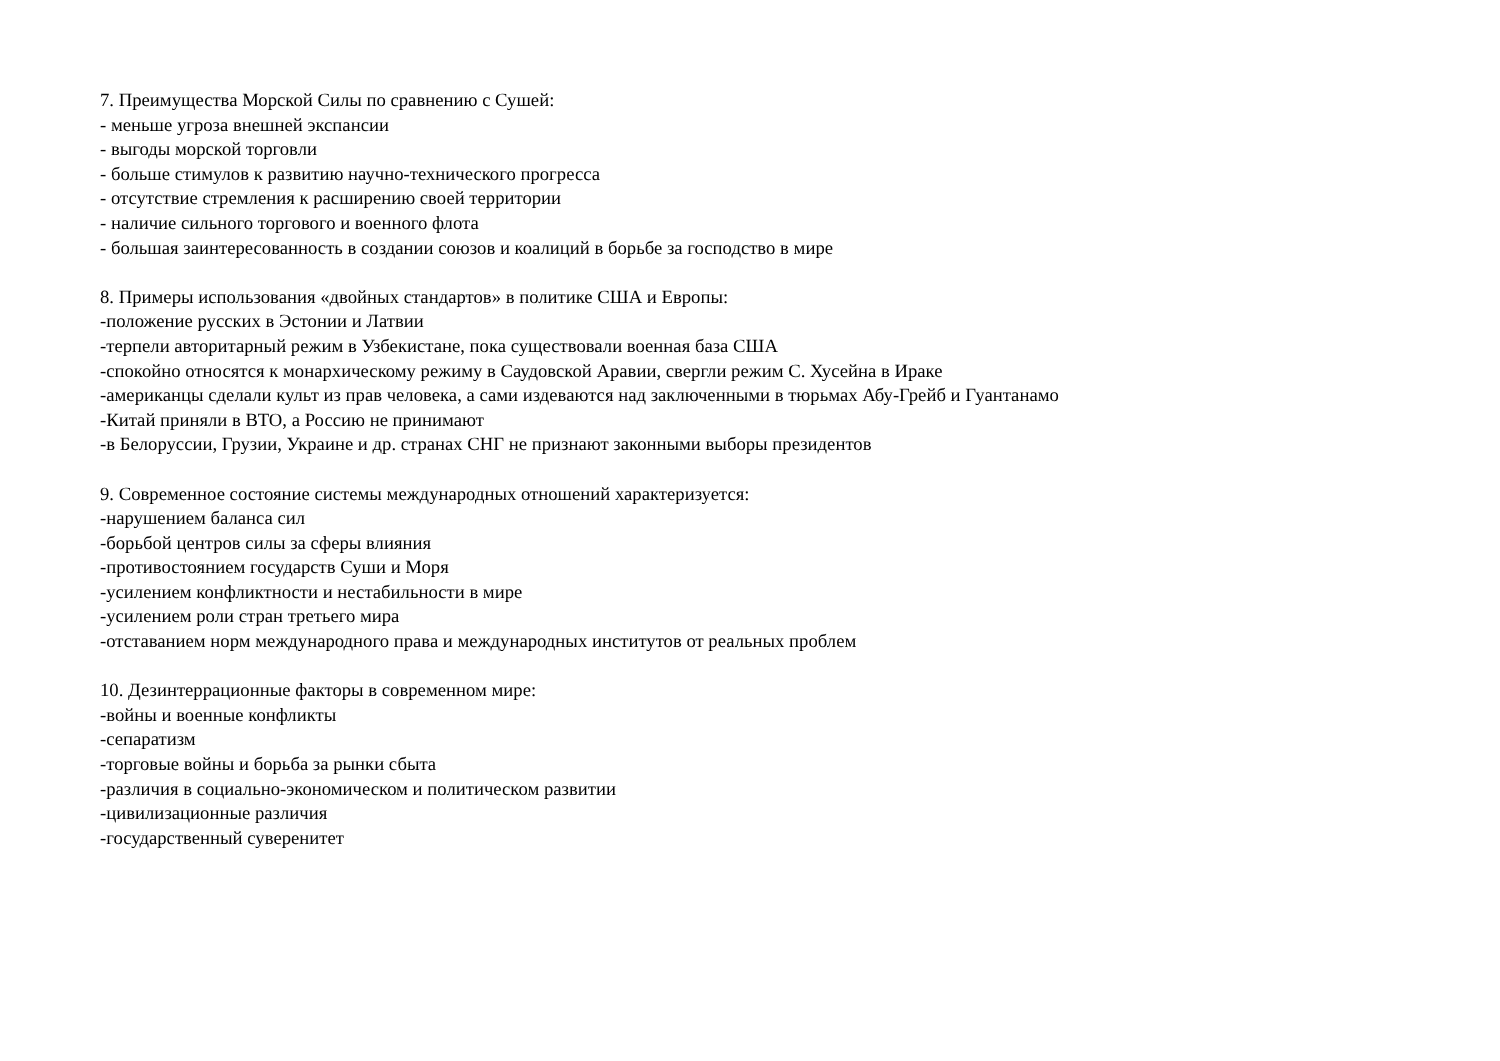7. Преимущества Морской Силы по сравнению с Сушей:
- меньше угроза внешней экспансии
- выгоды морской торговли
- больше стимулов к развитию научно-технического прогресса
- отсутствие стремления к расширению своей территории
- наличие сильного торгового и военного флота
- большая заинтересованность в создании союзов и коалиций в борьбе за господство в мире
8. Примеры использования «двойных стандартов» в политике США и Европы:
-положение русских в Эстонии и Латвии
-терпели авторитарный режим в Узбекистане, пока существовали военная база США
-спокойно относятся к монархическому режиму в Саудовской Аравии, свергли режим С. Хусейна в Ираке
-американцы сделали культ из прав человека, а сами издеваются над заключенными в тюрьмах Абу-Грейб и Гуантанамо
-Китай приняли в ВТО, а Россию не принимают
-в Белоруссии, Грузии, Украине и др. странах СНГ не признают законными выборы президентов
9. Современное состояние системы международных отношений характеризуется:
-нарушением баланса сил
-борьбой центров силы за сферы влияния
-противостоянием государств Суши и Моря
-усилением конфликтности и нестабильности в мире
-усилением роли стран третьего мира
-отставанием норм международного права и международных институтов от реальных проблем
10. Дезинтеррационные факторы в современном мире:
-войны и военные конфликты
-сепаратизм
-торговые войны и борьба за рынки сбыта
-различия в социально-экономическом и политическом развитии
-цивилизационные различия
-государственный суверенитет